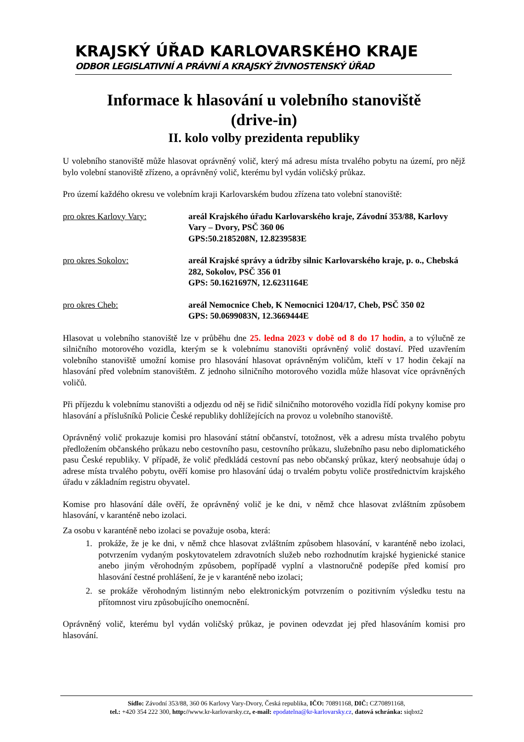KRAJSKÝ ÚŘAD KARLOVARSKÉHO KRAJE
ODBOR LEGISLATIVNÍ A PRÁVNÍ A KRAJSKÝ ŽIVNOSTENSKÝ ÚŘAD
Informace k hlasování u volebního stanoviště
(drive-in)
II. kolo volby prezidenta republiky
U volebního stanoviště může hlasovat oprávněný volič, který má adresu místa trvalého pobytu na území, pro nějž bylo volební stanoviště zřízeno, a oprávněný volič, kterému byl vydán voličský průkaz.
Pro území každého okresu ve volebním kraji Karlovarském budou zřízena tato volební stanoviště:
pro okres Karlovy Vary: areál Krajského úřadu Karlovarského kraje, Závodní 353/88, Karlovy Vary – Dvory, PSČ 360 06
GPS:50.2185208N, 12.8239583E
pro okres Sokolov: areál Krajské správy a údržby silnic Karlovarského kraje, p. o., Chebská 282, Sokolov, PSČ 356 01
GPS: 50.1621697N, 12.6231164E
pro okres Cheb: areál Nemocnice Cheb, K Nemocnici 1204/17, Cheb, PSČ 350 02
GPS: 50.0699083N, 12.3669444E
Hlasovat u volebního stanoviště lze v průběhu dne 25. ledna 2023 v době od 8 do 17 hodin, a to výlučně ze silničního motorového vozidla, kterým se k volebnímu stanovišti oprávněný volič dostaví. Před uzavřením volebního stanoviště umožní komise pro hlasování hlasovat oprávněným voličům, kteří v 17 hodin čekají na hlasování před volebním stanovištěm. Z jednoho silničního motorového vozidla může hlasovat více oprávněných voličů.
Při příjezdu k volebnímu stanovišti a odjezdu od něj se řidič silničního motorového vozidla řídí pokyny komise pro hlasování a příslušníků Policie České republiky dohlížejících na provoz u volebního stanoviště.
Oprávněný volič prokazuje komisi pro hlasování státní občanství, totožnost, věk a adresu místa trvalého pobytu předložením občanského průkazu nebo cestovního pasu, cestovního průkazu, služebního pasu nebo diplomatického pasu České republiky. V případě, že volič předkládá cestovní pas nebo občanský průkaz, který neobsahuje údaj o adrese místa trvalého pobytu, ověří komise pro hlasování údaj o trvalém pobytu voliče prostřednictvím krajského úřadu v základním registru obyvatel.
Komise pro hlasování dále ověří, že oprávněný volič je ke dni, v němž chce hlasovat zvláštním způsobem hlasování, v karanténě nebo izolaci.
Za osobu v karanténě nebo izolaci se považuje osoba, která:
1. prokáže, že je ke dni, v němž chce hlasovat zvláštním způsobem hlasování, v karanténě nebo izolaci, potvrzením vydaným poskytovatelem zdravotních služeb nebo rozhodnutím krajské hygienické stanice anebo jiným věrohodným způsobem, popřípadě vyplní a vlastnoručně podepíše před komisí pro hlasování čestné prohlášení, že je v karanténě nebo izolaci;
2. se prokáže věrohodným listinným nebo elektronickým potvrzením o pozitivním výsledku testu na přítomnost viru způsobujícího onemocnění.
Oprávněný volič, kterému byl vydán voličský průkaz, je povinen odevzdat jej před hlasováním komisi pro hlasování.
Sídlo: Závodní 353/88, 360 06 Karlovy Vary-Dvory, Česká republika, IČO: 70891168, DIČ: CZ70891168,
tel.: +420 354 222 300, http://www.kr-karlovarsky.cz, e-mail: epodatelna@kr-karlovarsky.cz, datová schránka: siqbxt2